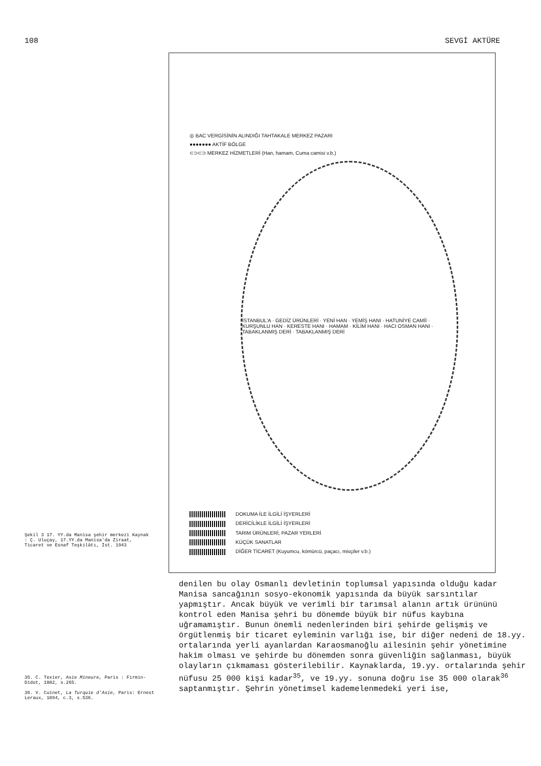108 SEVGİ AKTÜRE
Şekil 3 17. YY.da Manisa şehir merkezi Kaynak : Ç. Uluçay, 17.YY.da Manisa'da Ziraat, Ticaret ve Esnaf Teşkilâtı, İst. 1943
◎ BAC VERGİSİNİN ALINDIĞI TAHTAKALE MERKEZ PAZARI
●●●●●●● AKTİF BÖLGE
⊂⊃⊂⊃ MERKEZ HİZMETLERİ (Han, hamam, Cuma camisi v.b.)
İSTANBUL'A · GEDİZ ÜRÜNLERİ · YENİ HAN · YEMİŞ HANI · HATUNİYE CAMİİ · KURŞUNLU HAN · KERESTE HANI · HAMAM · KİLİM HANI · HACI OSMAN HANI · TABAKLANMIŞ DERİ · TABAKLANMIŞ DERİ
DOKUMA İLE İLGİLİ İŞYERLERİ
DERİCİLİKLE İLGİLİ İŞYERLERİ
TARIM ÜRÜNLERİ, PAZAR YERLERİ
KÜÇÜK SANATLAR
DİĞER TİCARET (Kuyumcu, kömürcü, paçacı, misçiler v.b.)
35. C. Texier, Asie Mineure, Paris : Firmin-Didot, 1882, s.265.
36. V. Cuinet, La Turquie d'Asie, Paris: Ernest Leraux, 1894, c.3, s.536.
denilen bu olay Osmanlı devletinin toplumsal yapısında olduğu kadar Manisa sancağının sosyo-ekonomik yapısında da büyük sarsıntılar yapmıştır. Ancak büyük ve verimli bir tarımsal alanın artık ürününü kontrol eden Manisa şehri bu dönemde büyük bir nüfus kaybına uğramamıştır. Bunun önemli nedenlerinden biri şehirde gelişmiş ve örgütlenmiş bir ticaret eyleminin varlığı ise, bir diğer nedeni de 18.yy. ortalarında yerli ayanlardan Karaosmanoğlu ailesinin şehir yönetimine hakim olması ve şehirde bu dönemden sonra güvenliğin sağlanması, büyük olayların çıkmaması gösterilebilir. Kaynaklarda, 19.yy. ortalarında şehir nüfusu 25 000 kişi kadar<sup>35</sup>, ve 19.yy. sonuna doğru ise 35 000 olarak<sup>36</sup> saptanmıştır. Şehrin yönetimsel kademelenmedeki yeri ise,